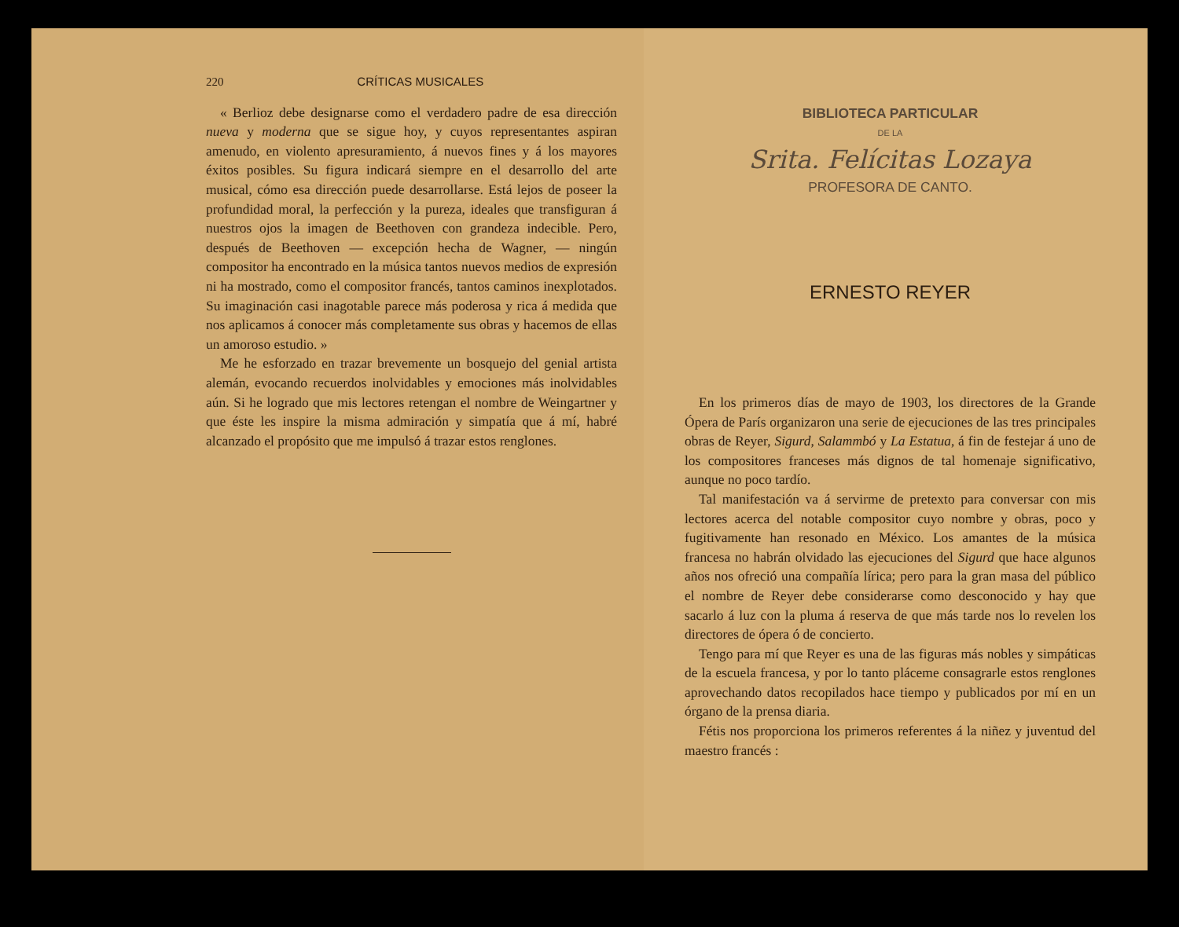220 CRÍTICAS MUSICALES
« Berlioz debe designarse como el verdadero padre de esa dirección nueva y moderna que se sigue hoy, y cuyos representantes aspiran amenudo, en violento apresuramiento, á nuevos fines y á los mayores éxitos posibles. Su figura indicará siempre en el desarrollo del arte musical, cómo esa dirección puede desarrollarse. Está lejos de poseer la profundidad moral, la perfección y la pureza, ideales que transfiguran á nuestros ojos la imagen de Beethoven con grandeza indecible. Pero, después de Beethoven — excepción hecha de Wagner, — ningún compositor ha encontrado en la música tantos nuevos medios de expresión ni ha mostrado, como el compositor francés, tantos caminos inexplotados. Su imaginación casi inagotable parece más poderosa y rica á medida que nos aplicamos á conocer más completamente sus obras y hacemos de ellas un amoroso estudio. »
Me he esforzado en trazar brevemente un bosquejo del genial artista alemán, evocando recuerdos inolvidables y emociones más inolvidables aún. Si he logrado que mis lectores retengan el nombre de Weingartner y que éste les inspire la misma admiración y simpatía que á mí, habré alcanzado el propósito que me impulsó á trazar estos renglones.
BIBLIOTECA PARTICULAR
DE LA
Srita. Felícitas Lozaya
PROFESORA DE CANTO.
ERNESTO REYER
En los primeros días de mayo de 1903, los directores de la Grande Ópera de París organizaron una serie de ejecuciones de las tres principales obras de Reyer, Sigurd, Salammbó y La Estatua, á fin de festejar á uno de los compositores franceses más dignos de tal homenaje significativo, aunque no poco tardío.
Tal manifestación va á servirme de pretexto para conversar con mis lectores acerca del notable compositor cuyo nombre y obras, poco y fugitivamente han resonado en México. Los amantes de la música francesa no habrán olvidado las ejecuciones del Sigurd que hace algunos años nos ofreció una compañía lírica; pero para la gran masa del público el nombre de Reyer debe considerarse como desconocido y hay que sacarlo á luz con la pluma á reserva de que más tarde nos lo revelen los directores de ópera ó de concierto.
Tengo para mí que Reyer es una de las figuras más nobles y simpáticas de la escuela francesa, y por lo tanto pláceme consagrarle estos renglones aprovechando datos recopilados hace tiempo y publicados por mí en un órgano de la prensa diaria.
Fétis nos proporciona los primeros referentes á la niñez y juventud del maestro francés :